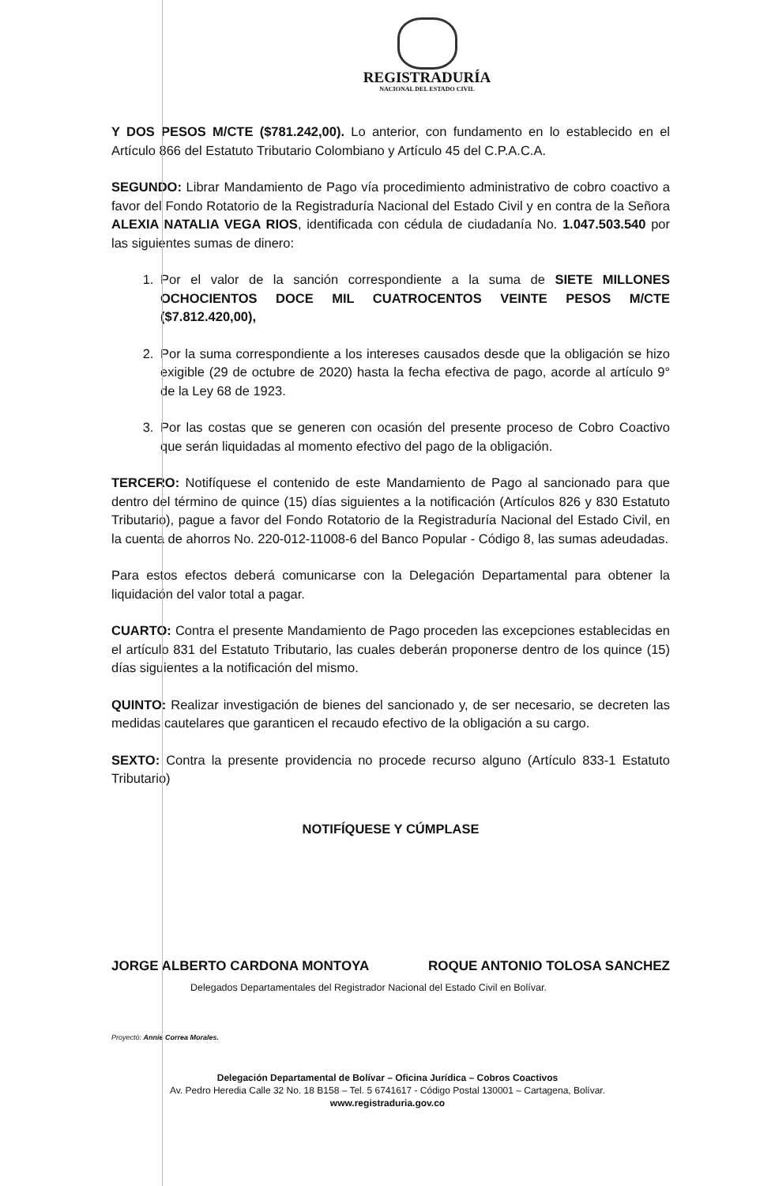REGISTRADURÍA
NACIONAL DEL ESTADO CIVIL
Y DOS PESOS M/CTE ($781.242,00). Lo anterior, con fundamento en lo establecido en el Artículo 866 del Estatuto Tributario Colombiano y Artículo 45 del C.P.A.C.A.
SEGUNDO: Librar Mandamiento de Pago vía procedimiento administrativo de cobro coactivo a favor del Fondo Rotatorio de la Registraduría Nacional del Estado Civil y en contra de la Señora ALEXIA NATALIA VEGA RIOS, identificada con cédula de ciudadanía No. 1.047.503.540 por las siguientes sumas de dinero:
1. Por el valor de la sanción correspondiente a la suma de SIETE MILLONES OCHOCIENTOS DOCE MIL CUATROCENTOS VEINTE PESOS M/CTE ($7.812.420,00),
2. Por la suma correspondiente a los intereses causados desde que la obligación se hizo exigible (29 de octubre de 2020) hasta la fecha efectiva de pago, acorde al artículo 9° de la Ley 68 de 1923.
3. Por las costas que se generen con ocasión del presente proceso de Cobro Coactivo que serán liquidadas al momento efectivo del pago de la obligación.
TERCERO: Notifíquese el contenido de este Mandamiento de Pago al sancionado para que dentro del término de quince (15) días siguientes a la notificación (Artículos 826 y 830 Estatuto Tributario), pague a favor del Fondo Rotatorio de la Registraduría Nacional del Estado Civil, en la cuenta de ahorros No. 220-012-11008-6 del Banco Popular - Código 8, las sumas adeudadas.
Para estos efectos deberá comunicarse con la Delegación Departamental para obtener la liquidación del valor total a pagar.
CUARTO: Contra el presente Mandamiento de Pago proceden las excepciones establecidas en el artículo 831 del Estatuto Tributario, las cuales deberán proponerse dentro de los quince (15) días siguientes a la notificación del mismo.
QUINTO: Realizar investigación de bienes del sancionado y, de ser necesario, se decreten las medidas cautelares que garanticen el recaudo efectivo de la obligación a su cargo.
SEXTO: Contra la presente providencia no procede recurso alguno (Artículo 833-1 Estatuto Tributario)
NOTIFÍQUESE Y CÚMPLASE
JORGE ALBERTO CARDONA MONTOYA ROQUE ANTONIO TOLOSA SANCHEZ
Delegados Departamentales del Registrador Nacional del Estado Civil en Bolívar.
Proyectó: Annie Correa Morales.
Delegación Departamental de Bolívar – Oficina Jurídica – Cobros Coactivos
Av. Pedro Heredia Calle 32 No. 18 B158 – Tel. 5 6741617 - Código Postal 130001 – Cartagena, Bolívar.
www.registraduria.gov.co